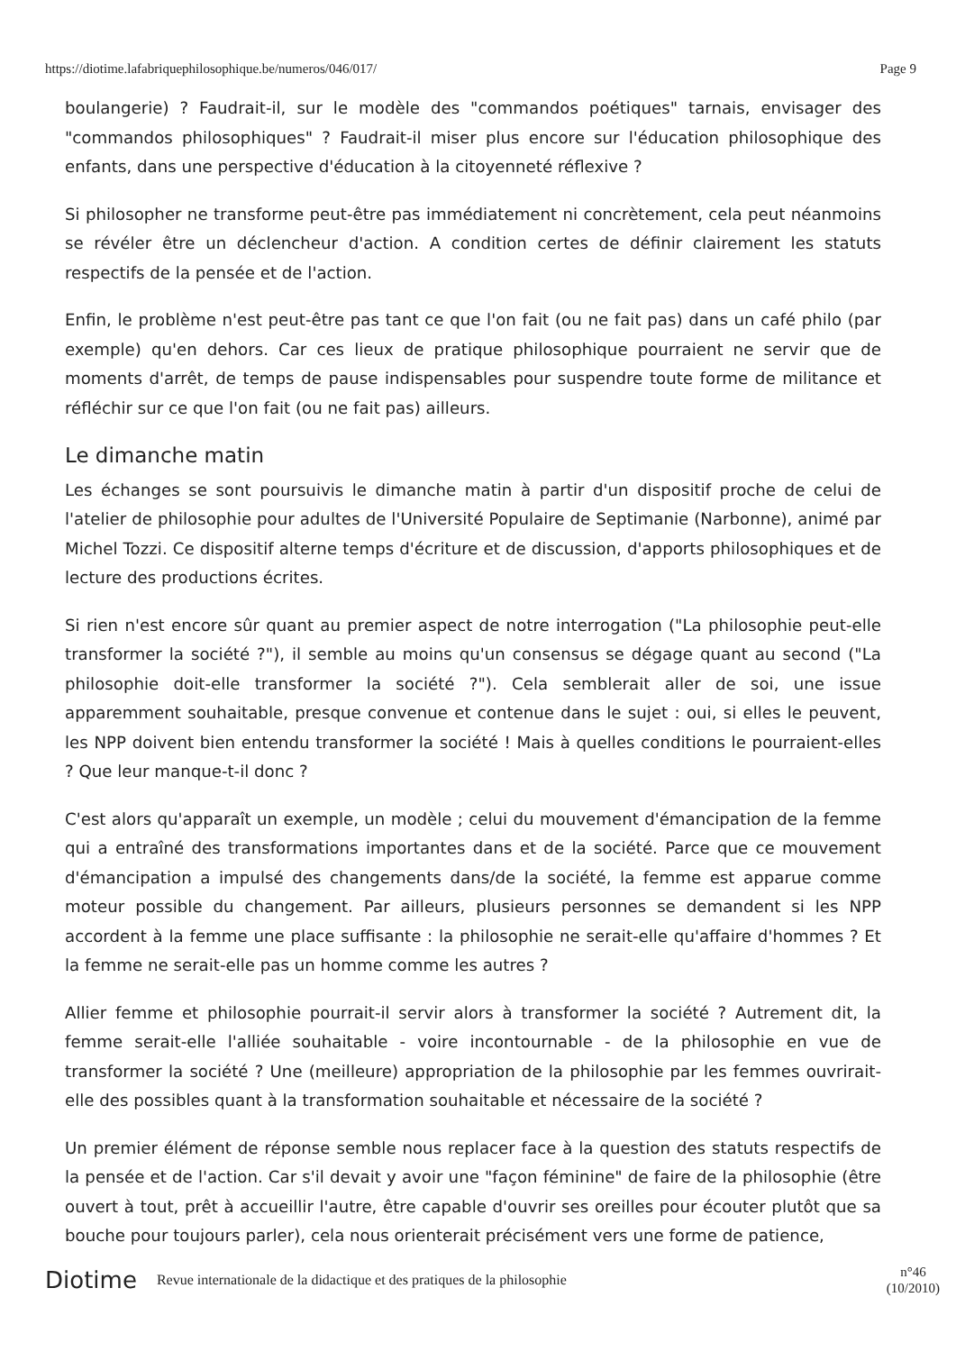https://diotime.lafabriquephilosophique.be/numeros/046/017/ Page 9
boulangerie) ? Faudrait-il, sur le modèle des "commandos poétiques" tarnais, envisager des "commandos philosophiques" ? Faudrait-il miser plus encore sur l'éducation philosophique des enfants, dans une perspective d'éducation à la citoyenneté réflexive ?
Si philosopher ne transforme peut-être pas immédiatement ni concrètement, cela peut néanmoins se révéler être un déclencheur d'action. A condition certes de définir clairement les statuts respectifs de la pensée et de l'action.
Enfin, le problème n'est peut-être pas tant ce que l'on fait (ou ne fait pas) dans un café philo (par exemple) qu'en dehors. Car ces lieux de pratique philosophique pourraient ne servir que de moments d'arrêt, de temps de pause indispensables pour suspendre toute forme de militance et réfléchir sur ce que l'on fait (ou ne fait pas) ailleurs.
Le dimanche matin
Les échanges se sont poursuivis le dimanche matin à partir d'un dispositif proche de celui de l'atelier de philosophie pour adultes de l'Université Populaire de Septimanie (Narbonne), animé par Michel Tozzi. Ce dispositif alterne temps d'écriture et de discussion, d'apports philosophiques et de lecture des productions écrites.
Si rien n'est encore sûr quant au premier aspect de notre interrogation ("La philosophie peut-elle transformer la société ?"), il semble au moins qu'un consensus se dégage quant au second ("La philosophie doit-elle transformer la société ?"). Cela semblerait aller de soi, une issue apparemment souhaitable, presque convenue et contenue dans le sujet : oui, si elles le peuvent, les NPP doivent bien entendu transformer la société ! Mais à quelles conditions le pourraient-elles ? Que leur manque-t-il donc ?
C'est alors qu'apparaît un exemple, un modèle ; celui du mouvement d'émancipation de la femme qui a entraîné des transformations importantes dans et de la société. Parce que ce mouvement d'émancipation a impulsé des changements dans/de la société, la femme est apparue comme moteur possible du changement. Par ailleurs, plusieurs personnes se demandent si les NPP accordent à la femme une place suffisante : la philosophie ne serait-elle qu'affaire d'hommes ? Et la femme ne serait-elle pas un homme comme les autres ?
Allier femme et philosophie pourrait-il servir alors à transformer la société ? Autrement dit, la femme serait-elle l'alliée souhaitable - voire incontournable - de la philosophie en vue de transformer la société ? Une (meilleure) appropriation de la philosophie par les femmes ouvrirait-elle des possibles quant à la transformation souhaitable et nécessaire de la société ?
Un premier élément de réponse semble nous replacer face à la question des statuts respectifs de la pensée et de l'action. Car s'il devait y avoir une "façon féminine" de faire de la philosophie (être ouvert à tout, prêt à accueillir l'autre, être capable d'ouvrir ses oreilles pour écouter plutôt que sa bouche pour toujours parler), cela nous orienterait précisément vers une forme de patience,
Diotime Revue internationale de la didactique et des pratiques de la philosophie n°46
(10/2010)